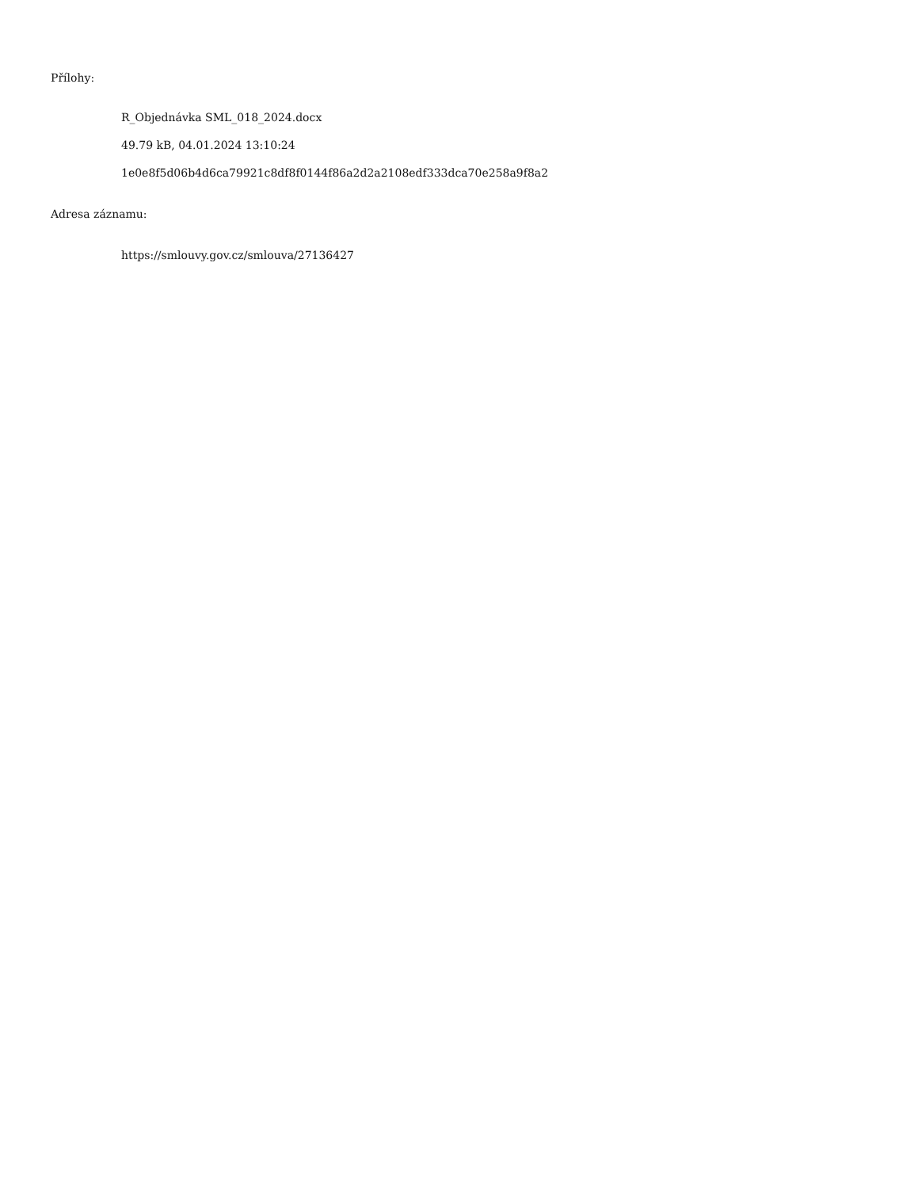Přílohy:
R_Objednávka SML_018_2024.docx
49.79 kB, 04.01.2024 13:10:24
1e0e8f5d06b4d6ca79921c8df8f0144f86a2d2a2108edf333dca70e258a9f8a2
Adresa záznamu:
https://smlouvy.gov.cz/smlouva/27136427